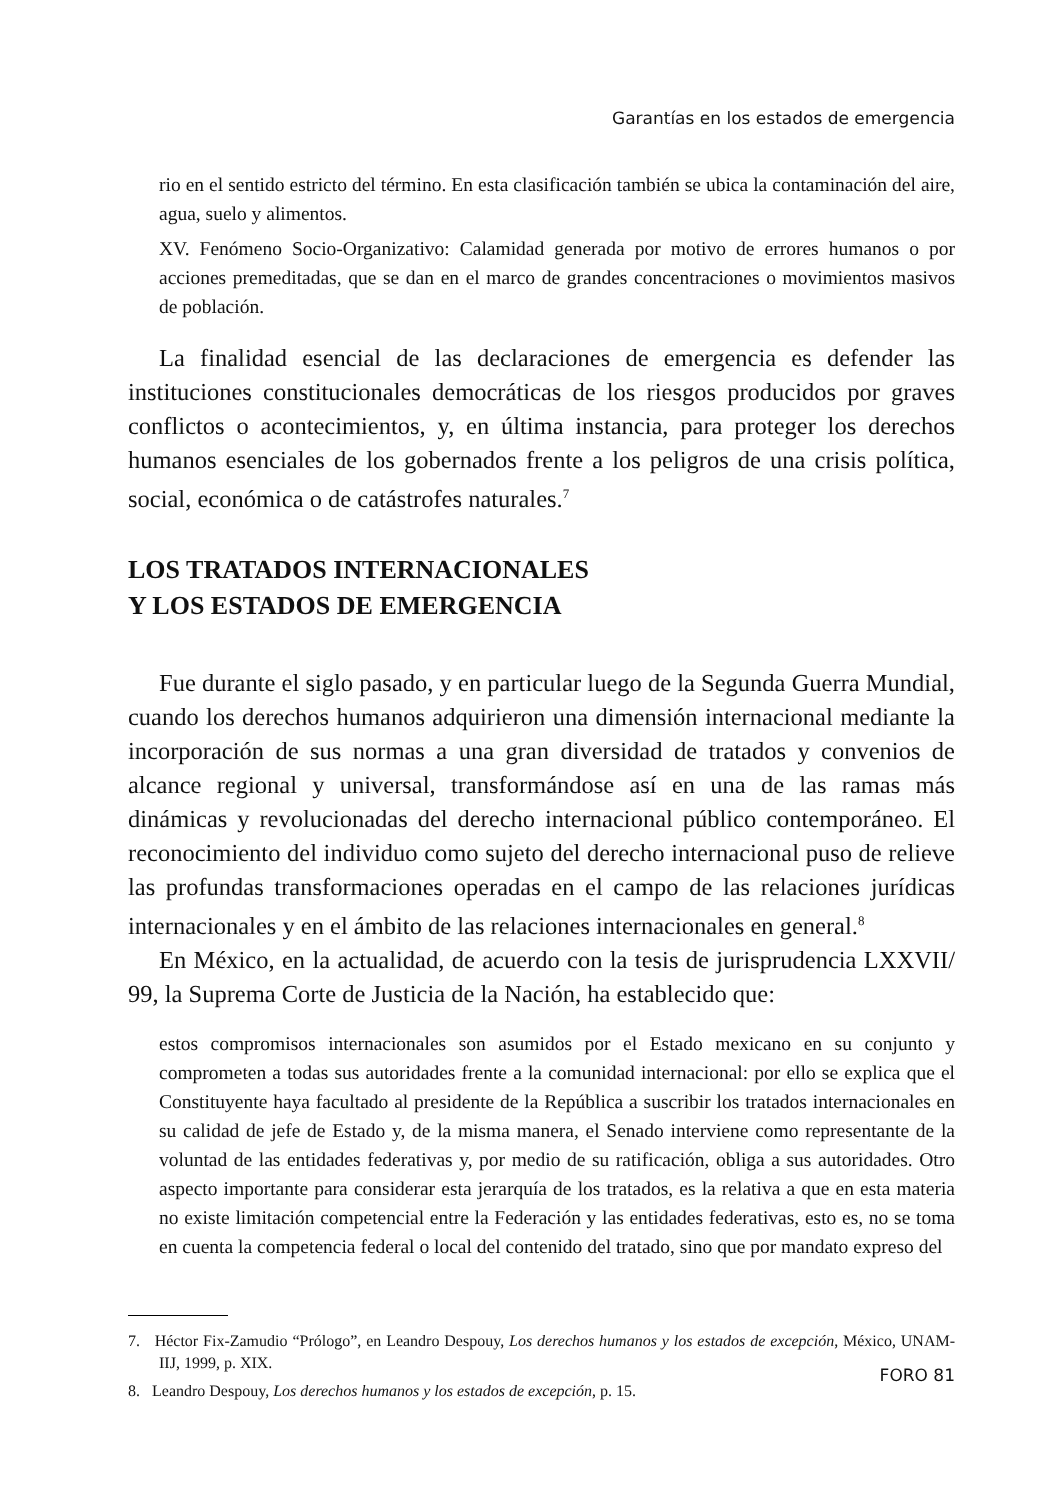Garantías en los estados de emergencia
rio en el sentido estricto del término. En esta clasificación también se ubica la contaminación del aire, agua, suelo y alimentos.
XV. Fenómeno Socio-Organizativo: Calamidad generada por motivo de errores humanos o por acciones premeditadas, que se dan en el marco de grandes concentraciones o movimientos masivos de población.
La finalidad esencial de las declaraciones de emergencia es defender las instituciones constitucionales democráticas de los riesgos producidos por graves conflictos o acontecimientos, y, en última instancia, para proteger los derechos humanos esenciales de los gobernados frente a los peligros de una crisis política, social, económica o de catástrofes naturales.<sup>7</sup>
LOS TRATADOS INTERNACIONALES
Y LOS ESTADOS DE EMERGENCIA
Fue durante el siglo pasado, y en particular luego de la Segunda Guerra Mundial, cuando los derechos humanos adquirieron una dimensión internacional mediante la incorporación de sus normas a una gran diversidad de tratados y convenios de alcance regional y universal, transformándose así en una de las ramas más dinámicas y revolucionadas del derecho internacional público contemporáneo. El reconocimiento del individuo como sujeto del derecho internacional puso de relieve las profundas transformaciones operadas en el campo de las relaciones jurídicas internacionales y en el ámbito de las relaciones internacionales en general.<sup>8</sup>
En México, en la actualidad, de acuerdo con la tesis de jurisprudencia LXXVII/ 99, la Suprema Corte de Justicia de la Nación, ha establecido que:
estos compromisos internacionales son asumidos por el Estado mexicano en su conjunto y comprometen a todas sus autoridades frente a la comunidad internacional: por ello se explica que el Constituyente haya facultado al presidente de la República a suscribir los tratados internacionales en su calidad de jefe de Estado y, de la misma manera, el Senado interviene como representante de la voluntad de las entidades federativas y, por medio de su ratificación, obliga a sus autoridades. Otro aspecto importante para considerar esta jerarquía de los tratados, es la relativa a que en esta materia no existe limitación competencial entre la Federación y las entidades federativas, esto es, no se toma en cuenta la competencia federal o local del contenido del tratado, sino que por mandato expreso del
7. Héctor Fix-Zamudio “Prólogo”, en Leandro Despouy, Los derechos humanos y los estados de excepción, México, UNAM-IIJ, 1999, p. XIX.
8. Leandro Despouy, Los derechos humanos y los estados de excepción, p. 15.
FORO 81